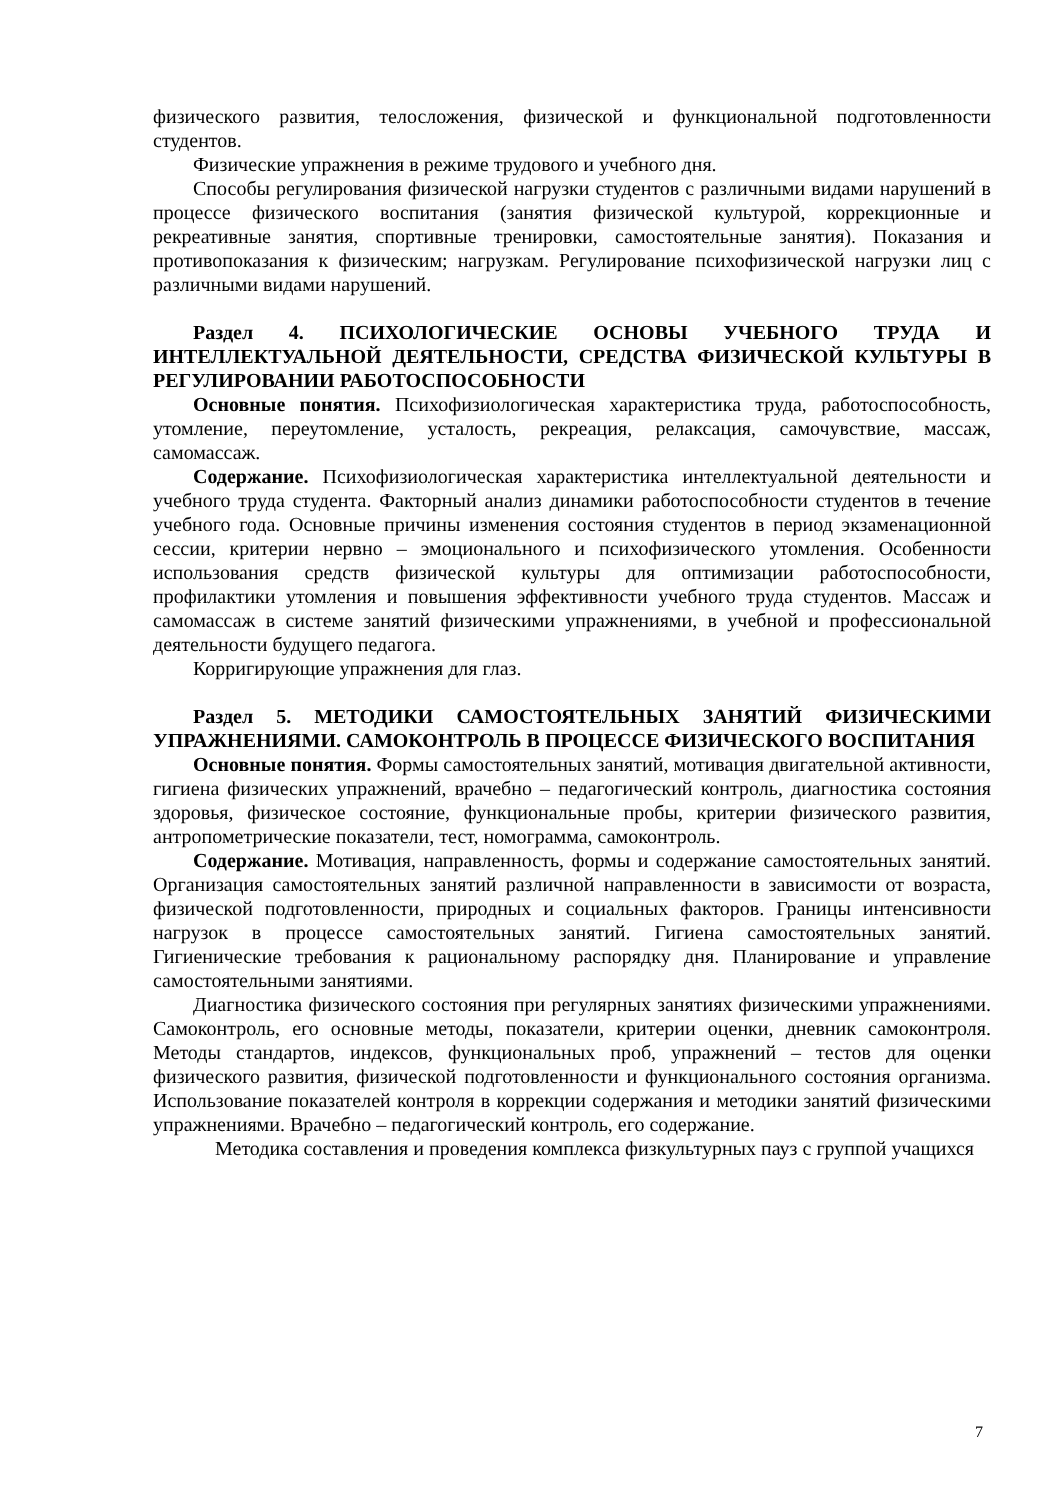физического развития, телосложения, физической и функциональной подготовленности студентов.
Физические упражнения в режиме трудового и учебного дня.
Способы регулирования физической нагрузки студентов с различными видами нарушений в процессе физического воспитания (занятия физической культурой, коррекционные и рекреативные занятия, спортивные тренировки, самостоятельные занятия). Показания и противопоказания к физическим; нагрузкам. Регулирование психофизической нагрузки лиц с различными видами нарушений.
Раздел 4. ПСИХОЛОГИЧЕСКИЕ ОСНОВЫ УЧЕБНОГО ТРУДА И ИНТЕЛЛЕКТУАЛЬНОЙ ДЕЯТЕЛЬНОСТИ, СРЕДСТВА ФИЗИЧЕСКОЙ КУЛЬТУРЫ В РЕГУЛИРОВАНИИ РАБОТОСПОСОБНОСТИ
Основные понятия. Психофизиологическая характеристика труда, работоспособность, утомление, переутомление, усталость, рекреация, релаксация, самочувствие, массаж, самомассаж.
Содержание. Психофизиологическая характеристика интеллектуальной деятельности и учебного труда студента. Факторный анализ динамики работоспособности студентов в течение учебного года. Основные причины изменения состояния студентов в период экзаменационной сессии, критерии нервно – эмоционального и психофизического утомления. Особенности использования средств физической культуры для оптимизации работоспособности, профилактики утомления и повышения эффективности учебного труда студентов. Массаж и самомассаж в системе занятий физическими упражнениями, в учебной и профессиональной деятельности будущего педагога.
Корригирующие упражнения для глаз.
Раздел 5. МЕТОДИКИ САМОСТОЯТЕЛЬНЫХ ЗАНЯТИЙ ФИЗИЧЕСКИМИ УПРАЖНЕНИЯМИ. САМОКОНТРОЛЬ В ПРОЦЕССЕ ФИЗИЧЕСКОГО ВОСПИТАНИЯ
Основные понятия. Формы самостоятельных занятий, мотивация двигательной активности, гигиена физических упражнений, врачебно – педагогический контроль, диагностика состояния здоровья, физическое состояние, функциональные пробы, критерии физического развития, антропометрические показатели, тест, номограмма, самоконтроль.
Содержание. Мотивация, направленность, формы и содержание самостоятельных занятий. Организация самостоятельных занятий различной направленности в зависимости от возраста, физической подготовленности, природных и социальных факторов. Границы интенсивности нагрузок в процессе самостоятельных занятий. Гигиена самостоятельных занятий. Гигиенические требования к рациональному распорядку дня. Планирование и управление самостоятельными занятиями.
Диагностика физического состояния при регулярных занятиях физическими упражнениями. Самоконтроль, его основные методы, показатели, критерии оценки, дневник самоконтроля. Методы стандартов, индексов, функциональных проб, упражнений – тестов для оценки физического развития, физической подготовленности и функционального состояния организма. Использование показателей контроля в коррекции содержания и методики занятий физическими упражнениями. Врачебно – педагогический контроль, его содержание.
Методика составления и проведения комплекса физкультурных пауз с группой учащихся
7